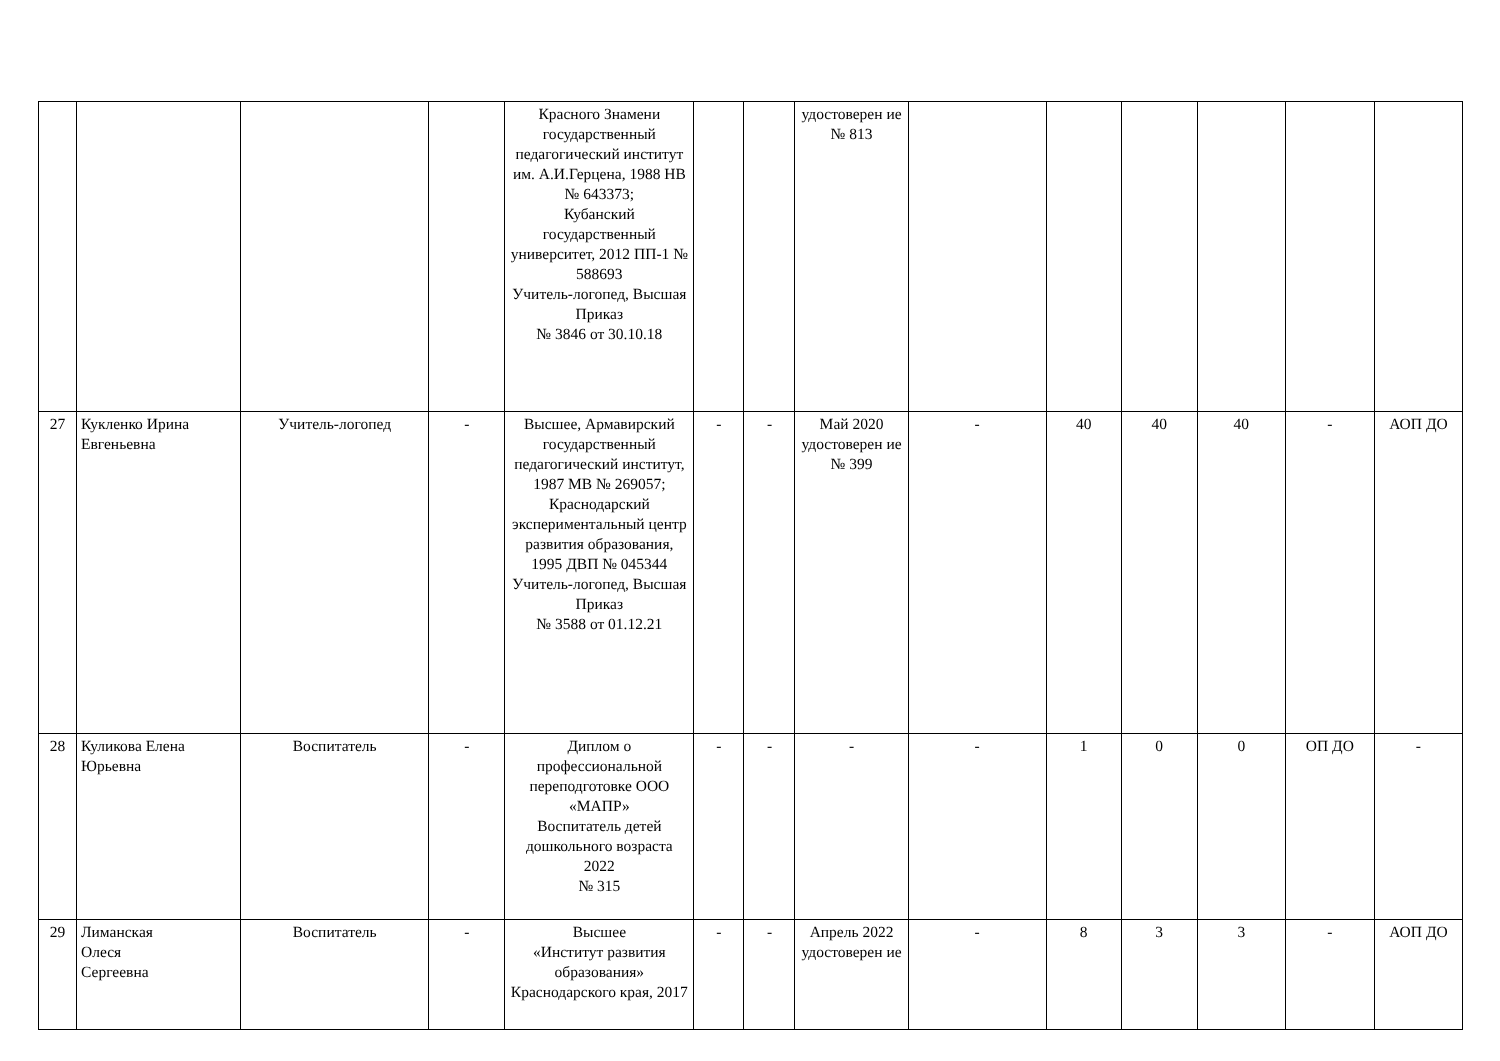| | | | | Красного Знамени государственный педагогический институт им. А.И.Герцена, 1988 НВ № 643373; Кубанский государственный университет, 2012 ПП-1 № 588693 Учитель-логопед, Высшая Приказ № 3846 от 30.10.18 | | | удостоверен ие № 813 | | | | | | |
| 27 | Кукленко Ирина Евгеньевна | Учитель-логопед | - | Высшее, Армавирский государственный педагогический институт, 1987 МВ № 269057; Краснодарский экспериментальный центр развития образования, 1995 ДВП № 045344 Учитель-логопед, Высшая Приказ № 3588 от 01.12.21 | - | - | Май 2020 удостоверен ие № 399 | - | 40 | 40 | 40 | - | АОП ДО |
| 28 | Куликова Елена Юрьевна | Воспитатель | - | Диплом о профессиональной переподготовке ООО «МАПР» Воспитатель детей дошкольного возраста 2022 № 315 | - | - | - | - | 1 | 0 | 0 | ОП ДО | - |
| 29 | Лиманская Олеся Сергеевна | Воспитатель | - | Высшее «Институт развития образования» Краснодарского края, 2017 | - | - | Апрель 2022 удостоверен ие | - | 8 | 3 | 3 | - | АОП ДО |